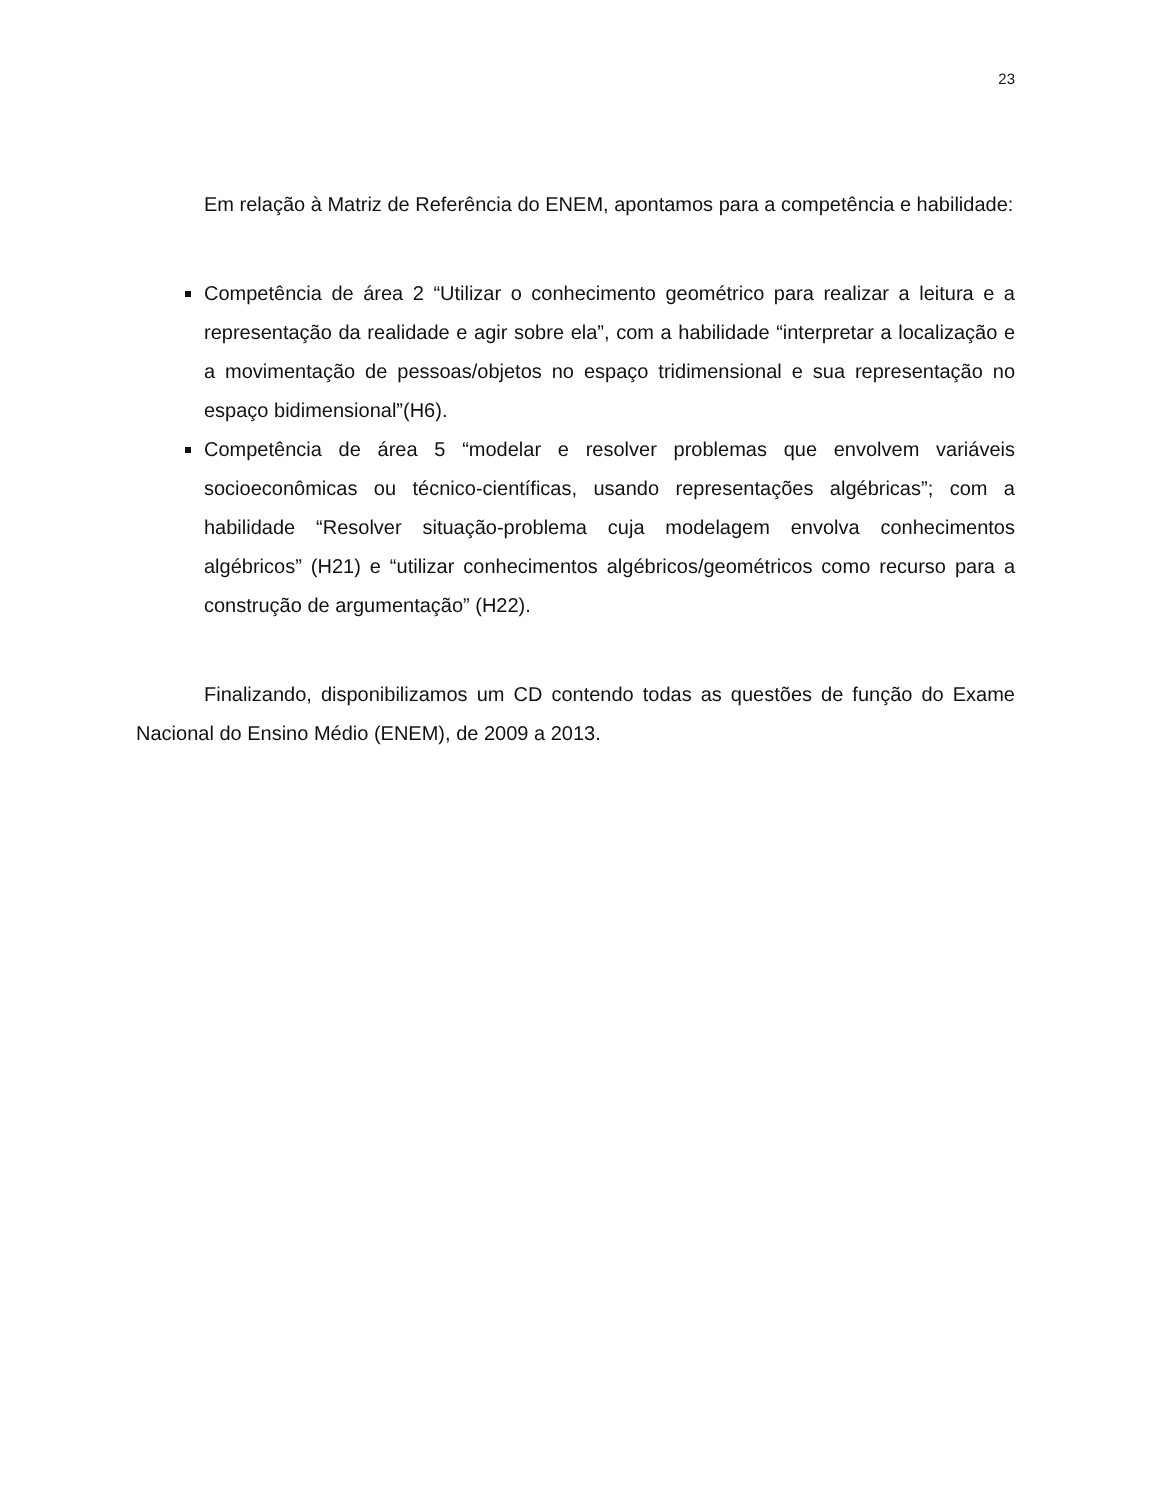23
Em relação à Matriz de Referência do ENEM, apontamos para a competência e habilidade:
Competência de área 2 “Utilizar o conhecimento geométrico para realizar a leitura e a representação da realidade e agir sobre ela”, com a habilidade “interpretar a localização e a movimentação de pessoas/objetos no espaço tridimensional e sua representação no espaço bidimensional”(H6).
Competência de área 5 “modelar e resolver problemas que envolvem variáveis socioeconômicas ou técnico-científicas, usando representações algébricas”; com a habilidade “Resolver situação-problema cuja modelagem envolva conhecimentos algébricos” (H21) e “utilizar conhecimentos algébricos/geométricos como recurso para a construção de argumentação” (H22).
Finalizando, disponibilizamos um CD contendo todas as questões de função do Exame Nacional do Ensino Médio (ENEM), de 2009 a 2013.